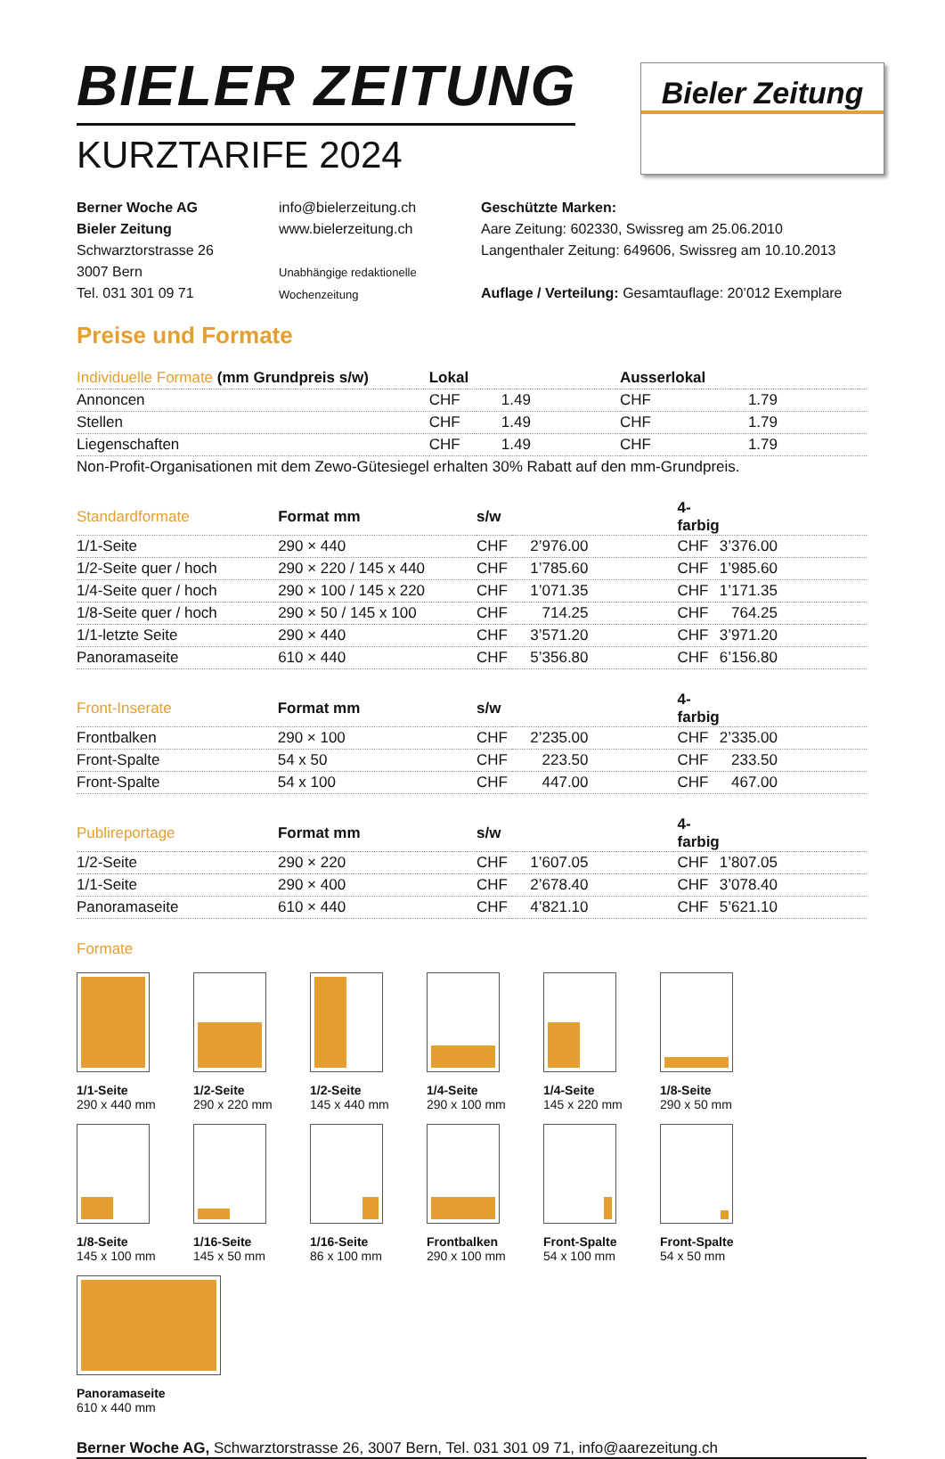BIELER ZEITUNG
KURZTARIFE 2024
Bieler Zeitung
Berner Woche AG
Bieler Zeitung
Schwarztorstrasse 26
3007 Bern
Tel. 031 301 09 71
info@bielerzeitung.ch
www.bielerzeitung.ch
Unabhängige redaktionelle
Wochenzeitung
Geschützte Marken:
Aare Zeitung: 602330, Swissreg am 25.06.2010
Langenthaler Zeitung: 649606, Swissreg am 10.10.2013
Auflage / Verteilung: Gesamtauflage: 20’012 Exemplare
Preise und Formate
| Individuelle Formate (mm Grundpreis s/w) | Lokal | | Ausserlokal | |
| --- | --- | --- | --- | --- |
| Annoncen | CHF | 1.49 | CHF | 1.79 |
| Stellen | CHF | 1.49 | CHF | 1.79 |
| Liegenschaften | CHF | 1.49 | CHF | 1.79 |
| Non-Profit-Organisationen mit dem Zewo-Gütesiegel erhalten 30% Rabatt auf den mm-Grundpreis. | | | | |
| Standardformate | Format mm | s/w | | 4-farbig | |
| --- | --- | --- | --- | --- | --- |
| 1/1-Seite | 290 × 440 | CHF | 2’976.00 | CHF | 3’376.00 |
| 1/2-Seite quer / hoch | 290 × 220 / 145 x 440 | CHF | 1’785.60 | CHF | 1’985.60 |
| 1/4-Seite quer / hoch | 290 × 100 / 145 x 220 | CHF | 1’071.35 | CHF | 1’171.35 |
| 1/8-Seite quer / hoch | 290 × 50 / 145 x 100 | CHF | 714.25 | CHF | 764.25 |
| 1/1-letzte Seite | 290 × 440 | CHF | 3’571.20 | CHF | 3’971.20 |
| Panoramaseite | 610 × 440 | CHF | 5’356.80 | CHF | 6’156.80 |
| Front-Inserate | Format mm | s/w | | 4-farbig | |
| --- | --- | --- | --- | --- | --- |
| Frontbalken | 290 × 100 | CHF | 2’235.00 | CHF | 2’335.00 |
| Front-Spalte | 54 x 50 | CHF | 223.50 | CHF | 233.50 |
| Front-Spalte | 54 x 100 | CHF | 447.00 | CHF | 467.00 |
| Publireportage | Format mm | s/w | | 4-farbig | |
| --- | --- | --- | --- | --- | --- |
| 1/2-Seite | 290 × 220 | CHF | 1’607.05 | CHF | 1’807.05 |
| 1/1-Seite | 290 × 400 | CHF | 2’678.40 | CHF | 3’078.40 |
| Panoramaseite | 610 × 440 | CHF | 4’821.10 | CHF | 5’621.10 |
Formate
1/1-Seite
290 x 440 mm
1/2-Seite
290 x 220 mm
1/2-Seite
145 x 440 mm
1/4-Seite
290 x 100 mm
1/4-Seite
145 x 220 mm
1/8-Seite
290 x 50 mm
1/8-Seite
145 x 100 mm
1/16-Seite
145 x 50 mm
1/16-Seite
86 x 100 mm
Frontbalken
290 x 100 mm
Front-Spalte
54 x 100 mm
Front-Spalte
54 x 50 mm
Panoramaseite
610 x 440 mm
Berner Woche AG, Schwarztorstrasse 26, 3007 Bern, Tel. 031 301 09 71, info@aarezeitung.ch